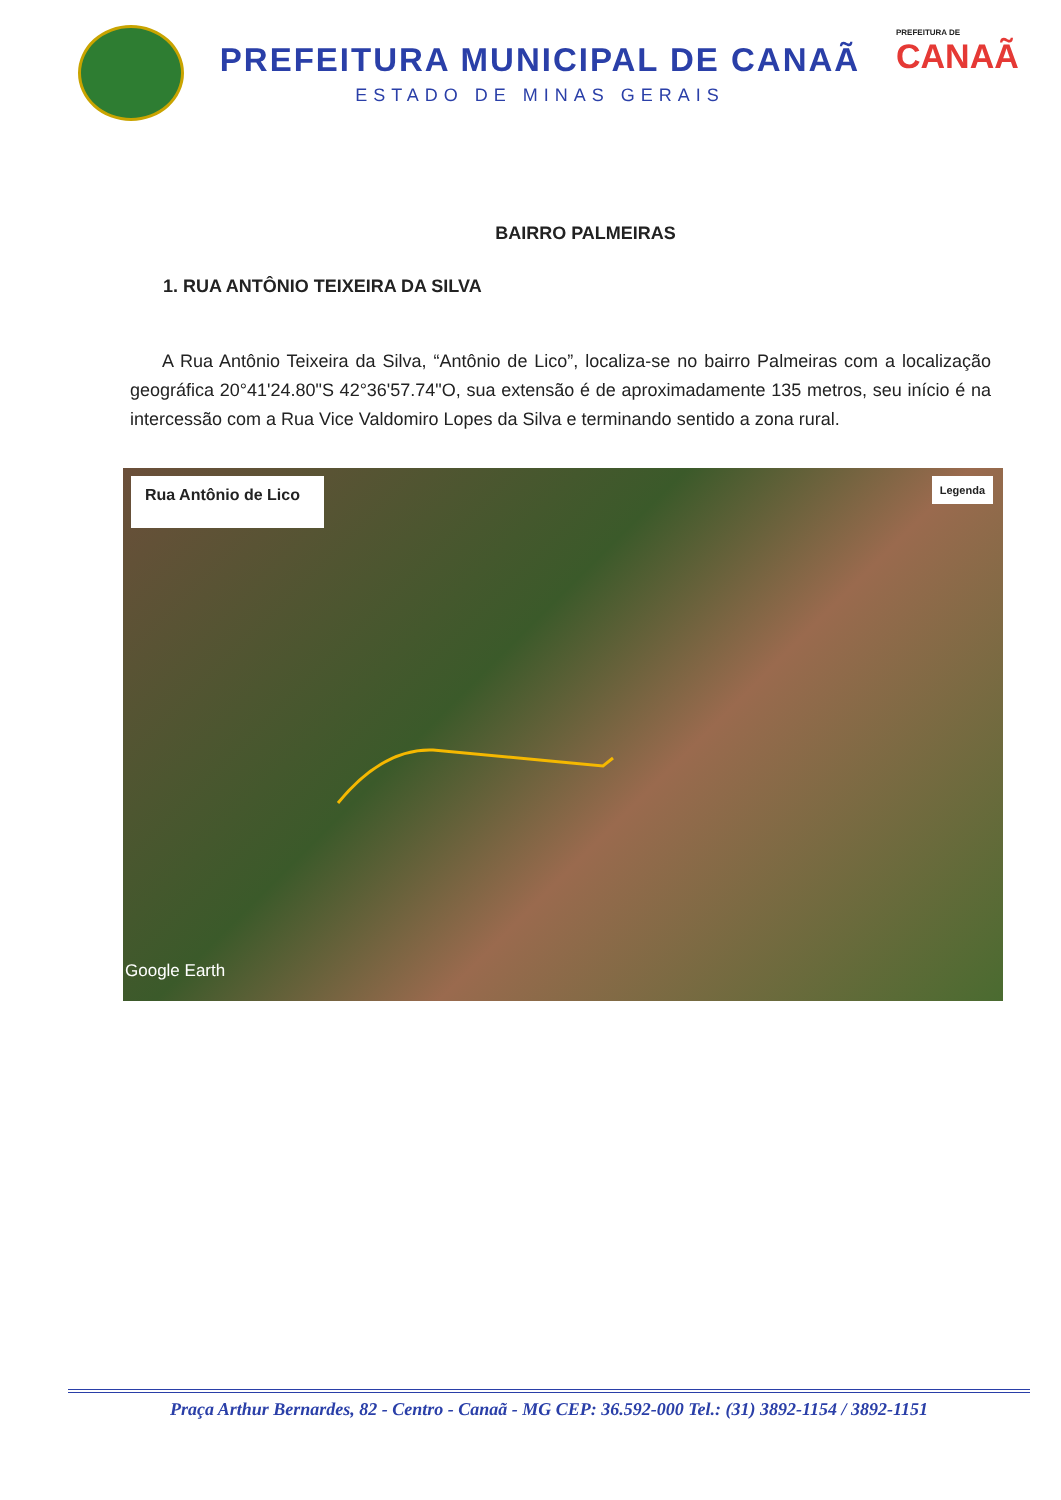PREFEITURA MUNICIPAL DE CANAÃ
ESTADO DE MINAS GERAIS
PREFEITURA DE
CANAÃ
BAIRRO PALMEIRAS
1. RUA ANTÔNIO TEIXEIRA DA SILVA
A Rua Antônio Teixeira da Silva, “Antônio de Lico”, localiza-se no bairro Palmeiras com a localização geográfica 20°41'24.80"S 42°36'57.74"O, sua extensão é de aproximadamente 135 metros, seu início é na intercessão com a Rua Vice Valdomiro Lopes da Silva e terminando sentido a zona rural.
Rua Antônio de Lico
Legenda
Google Earth
Praça Arthur Bernardes, 82 - Centro - Canaã - MG CEP: 36.592-000 Tel.: (31) 3892-1154 / 3892-1151